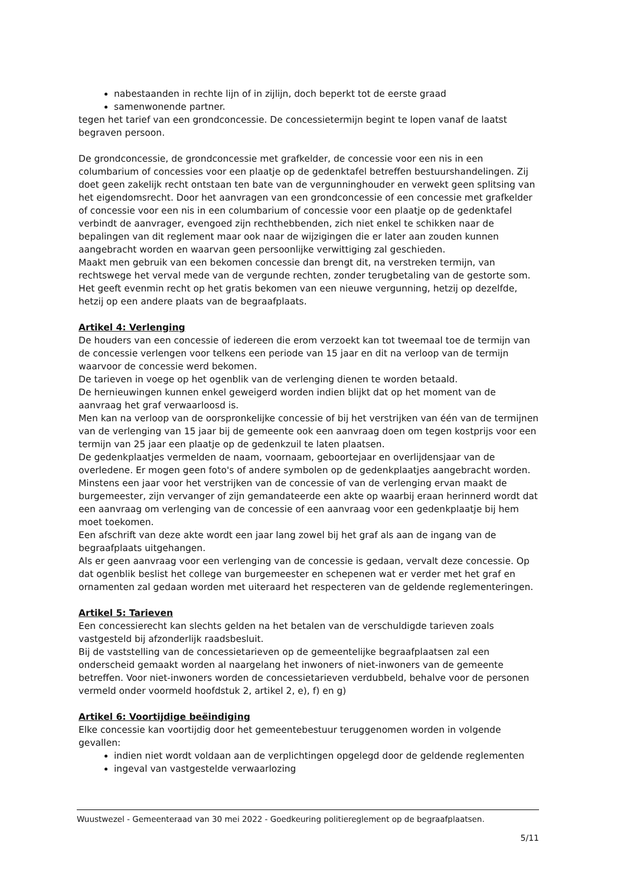nabestaanden in rechte lijn of in zijlijn, doch beperkt tot de eerste graad
samenwonende partner.
tegen het tarief van een grondconcessie. De concessietermijn begint te lopen vanaf de laatst begraven persoon.
De grondconcessie, de grondconcessie met grafkelder, de concessie voor een nis in een columbarium of concessies voor een plaatje op de gedenktafel betreffen bestuurshandelingen. Zij doet geen zakelijk recht ontstaan ten bate van de vergunninghouder en verwekt geen splitsing van het eigendomsrecht. Door het aanvragen van een grondconcessie of een concessie met grafkelder of concessie voor een nis in een columbarium of concessie voor een plaatje op de gedenktafel verbindt de aanvrager, evengoed zijn rechthebbenden, zich niet enkel te schikken naar de bepalingen van dit reglement maar ook naar de wijzigingen die er later aan zouden kunnen aangebracht worden en waarvan geen persoonlijke verwittiging zal geschieden.
Maakt men gebruik van een bekomen concessie dan brengt dit, na verstreken termijn, van rechtswege het verval mede van de vergunde rechten, zonder terugbetaling van de gestorte som. Het geeft evenmin recht op het gratis bekomen van een nieuwe vergunning, hetzij op dezelfde, hetzij op een andere plaats van de begraafplaats.
Artikel 4: Verlenging
De houders van een concessie of iedereen die erom verzoekt kan tot tweemaal toe de termijn van de concessie verlengen voor telkens een periode van 15 jaar en dit na verloop van de termijn waarvoor de concessie werd bekomen.
De tarieven in voege op het ogenblik van de verlenging dienen te worden betaald.
De hernieuwingen kunnen enkel geweigerd worden indien blijkt dat op het moment van de aanvraag het graf verwaarloosd is.
Men kan na verloop van de oorspronkelijke concessie of bij het verstrijken van één van de termijnen van de verlenging van 15 jaar bij de gemeente ook een aanvraag doen om tegen kostprijs voor een termijn van 25 jaar een plaatje op de gedenkzuil te laten plaatsen.
De gedenkplaatjes vermelden de naam, voornaam, geboortejaar en overlijdensjaar van de overledene. Er mogen geen foto's of andere symbolen op de gedenkplaatjes aangebracht worden.
Minstens een jaar voor het verstrijken van de concessie of van de verlenging ervan maakt de burgemeester, zijn vervanger of zijn gemandateerde een akte op waarbij eraan herinnerd wordt dat een aanvraag om verlenging van de concessie of een aanvraag voor een gedenkplaatje bij hem moet toekomen.
Een afschrift van deze akte wordt een jaar lang zowel bij het graf als aan de ingang van de begraafplaats uitgehangen.
Als er geen aanvraag voor een verlenging van de concessie is gedaan, vervalt deze concessie. Op dat ogenblik beslist het college van burgemeester en schepenen wat er verder met het graf en ornamenten zal gedaan worden met uiteraard het respecteren van de geldende reglementeringen.
Artikel 5: Tarieven
Een concessierecht kan slechts gelden na het betalen van de verschuldigde tarieven zoals vastgesteld bij afzonderlijk raadsbesluit.
Bij de vaststelling van de concessietarieven op de gemeentelijke begraafplaatsen zal een onderscheid gemaakt worden al naargelang het inwoners of niet-inwoners van de gemeente betreffen. Voor niet-inwoners worden de concessietarieven verdubbeld, behalve voor de personen vermeld onder voormeld hoofdstuk 2, artikel 2, e), f) en g)
Artikel 6: Voortijdige beëindiging
Elke concessie kan voortijdig door het gemeentebestuur teruggenomen worden in volgende gevallen:
indien niet wordt voldaan aan de verplichtingen opgelegd door de geldende reglementen
ingeval van vastgestelde verwaarlozing
Wuustwezel - Gemeenteraad van 30 mei 2022 - Goedkeuring politiereglement op de begraafplaatsen.
5/11